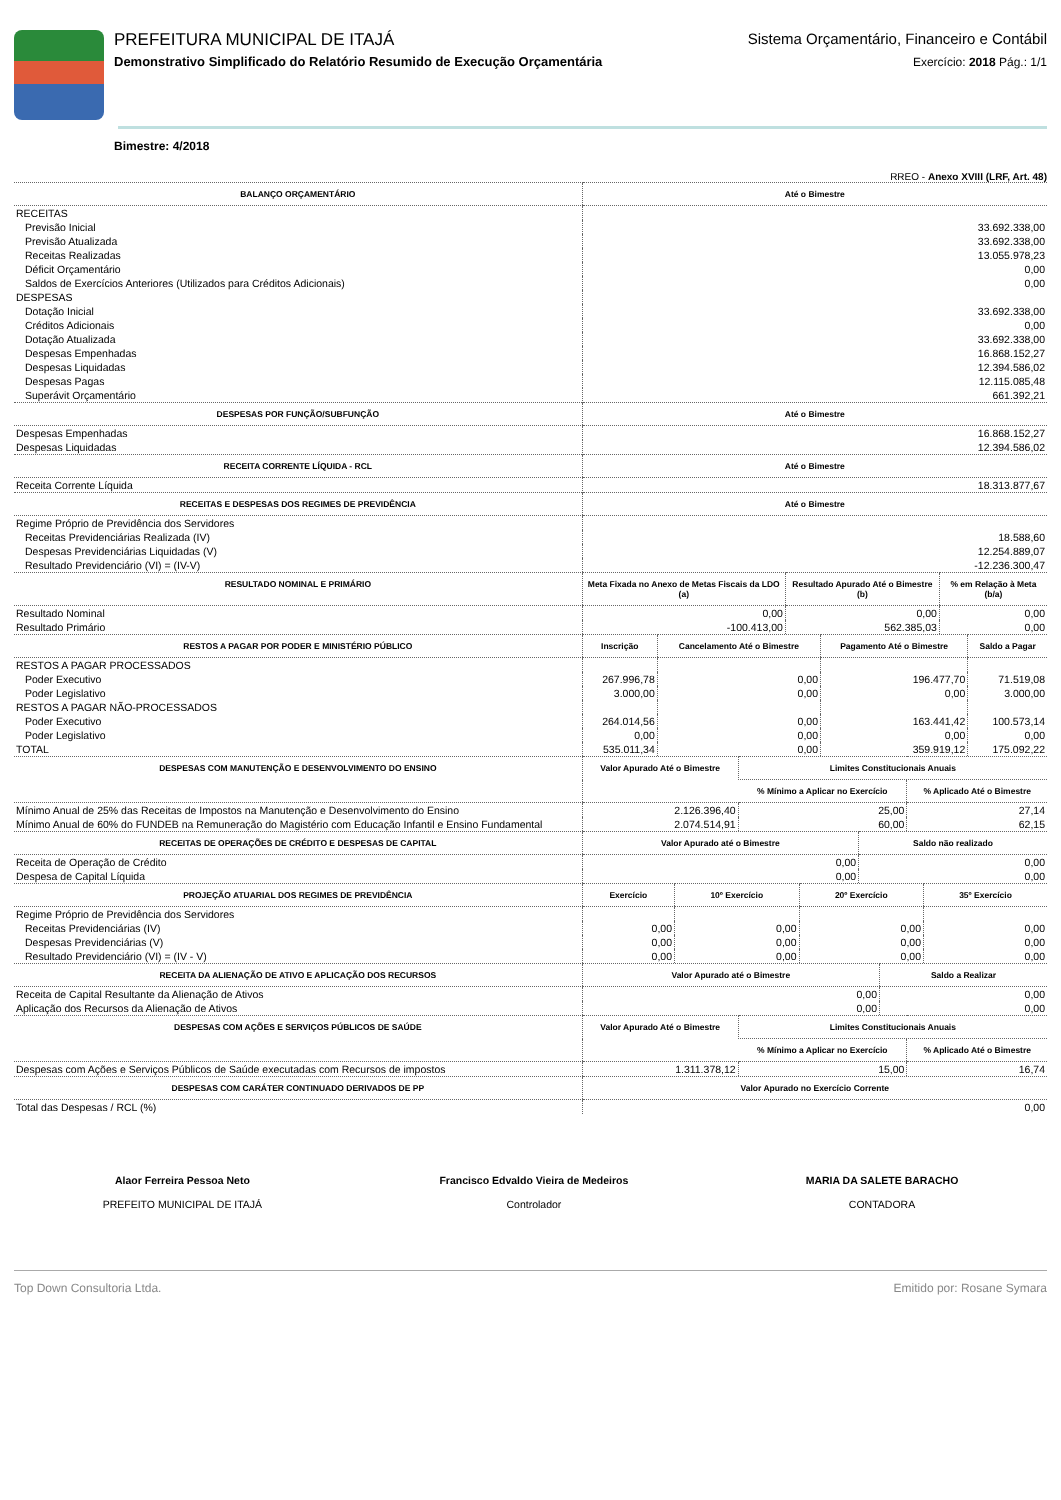PREFEITURA MUNICIPAL DE ITAJÁ
Demonstrativo Simplificado do Relatório Resumido de Execução Orçamentária
Sistema Orçamentário, Financeiro e Contábil
Exercício: 2018 Pág.: 1/1
Bimestre: 4/2018
RREO - Anexo XVIII (LRF, Art. 48)
| BALANÇO ORÇAMENTÁRIO | Até o Bimestre |
| --- | --- |
| RECEITAS | |
| Previsão Inicial | 33.692.338,00 |
| Previsão Atualizada | 33.692.338,00 |
| Receitas Realizadas | 13.055.978,23 |
| Déficit Orçamentário | 0,00 |
| Saldos de Exercícios Anteriores (Utilizados para Créditos Adicionais) | 0,00 |
| DESPESAS | |
| Dotação Inicial | 33.692.338,00 |
| Créditos Adicionais | 0,00 |
| Dotação Atualizada | 33.692.338,00 |
| Despesas Empenhadas | 16.868.152,27 |
| Despesas Liquidadas | 12.394.586,02 |
| Despesas Pagas | 12.115.085,48 |
| Superávit Orçamentário | 661.392,21 |
| DESPESAS POR FUNÇÃO/SUBFUNÇÃO | Até o Bimestre |
| Despesas Empenhadas | 16.868.152,27 |
| Despesas Liquidadas | 12.394.586,02 |
| RECEITA CORRENTE LÍQUIDA - RCL | Até o Bimestre |
| Receita Corrente Líquida | 18.313.877,67 |
| RECEITAS E DESPESAS DOS REGIMES DE PREVIDÊNCIA | Até o Bimestre |
| Regime Próprio de Previdência dos Servidores | |
| Receitas Previdenciárias Realizada (IV) | 18.588,60 |
| Despesas Previdenciárias Liquidadas (V) | 12.254.889,07 |
| Resultado Previdenciário (VI) = (IV-V) | -12.236.300,47 |
| RESULTADO NOMINAL E PRIMÁRIO | Meta Fixada no Anexo de Metas Fiscais da LDO (a) | Resultado Apurado Até o Bimestre (b) | % em Relação à Meta (b/a) |
| --- | --- | --- | --- |
| Resultado Nominal | 0,00 | 0,00 | 0,00 |
| Resultado Primário | -100.413,00 | 562.385,03 | 0,00 |
| RESTOS A PAGAR POR PODER E MINISTÉRIO PÚBLICO | Inscrição | Cancelamento Até o Bimestre | Pagamento Até o Bimestre | Saldo a Pagar |
| --- | --- | --- | --- | --- |
| RESTOS A PAGAR PROCESSADOS | | | | |
| Poder Executivo | 267.996,78 | 0,00 | 196.477,70 | 71.519,08 |
| Poder Legislativo | 3.000,00 | 0,00 | 0,00 | 3.000,00 |
| RESTOS A PAGAR NÃO-PROCESSADOS | | | | |
| Poder Executivo | 264.014,56 | 0,00 | 163.441,42 | 100.573,14 |
| Poder Legislativo | 0,00 | 0,00 | 0,00 | 0,00 |
| TOTAL | 535.011,34 | 0,00 | 359.919,12 | 175.092,22 |
| DESPESAS COM MANUTENÇÃO E DESENVOLVIMENTO DO ENSINO | Valor Apurado Até o Bimestre | Limites Constitucionais Anuais | |
| --- | --- | --- | --- |
| | | % Mínimo a Aplicar no Exercício | % Aplicado Até o Bimestre |
| Mínimo Anual de 25% das Receitas de Impostos na Manutenção e Desenvolvimento do Ensino | 2.126.396,40 | 25,00 | 27,14 |
| Mínimo Anual de 60% do FUNDEB na Remuneração do Magistério com Educação Infantil e Ensino Fundamental | 2.074.514,91 | 60,00 | 62,15 |
| RECEITAS DE OPERAÇÕES DE CRÉDITO E DESPESAS DE CAPITAL | Valor Apurado até o Bimestre | Saldo não realizado |
| --- | --- | --- |
| Receita de Operação de Crédito | 0,00 | 0,00 |
| Despesa de Capital Líquida | 0,00 | 0,00 |
| PROJEÇÃO ATUARIAL DOS REGIMES DE PREVIDÊNCIA | Exercício | 10º Exercício | 20º Exercício | 35º Exercício |
| --- | --- | --- | --- | --- |
| Regime Próprio de Previdência dos Servidores | | | | |
| Receitas Previdenciárias (IV) | 0,00 | 0,00 | 0,00 | 0,00 |
| Despesas Previdenciárias (V) | 0,00 | 0,00 | 0,00 | 0,00 |
| Resultado Previdenciário (VI) = (IV - V) | 0,00 | 0,00 | 0,00 | 0,00 |
| RECEITA DA ALIENAÇÃO DE ATIVO E APLICAÇÃO DOS RECURSOS | Valor Apurado até o Bimestre | Saldo a Realizar |
| --- | --- | --- |
| Receita de Capital Resultante da Alienação de Ativos | 0,00 | 0,00 |
| Aplicação dos Recursos da Alienação de Ativos | 0,00 | 0,00 |
| DESPESAS COM AÇÕES E SERVIÇOS PÚBLICOS DE SAÚDE | Valor Apurado Até o Bimestre | Limites Constitucionais Anuais | |
| --- | --- | --- | --- |
| | | % Mínimo a Aplicar no Exercício | % Aplicado Até o Bimestre |
| Despesas com Ações e Serviços Públicos de Saúde executadas com Recursos de impostos | 1.311.378,12 | 15,00 | 16,74 |
| DESPESAS COM CARÁTER CONTINUADO DERIVADOS DE PP | Valor Apurado no Exercício Corrente |
| --- | --- |
| Total das Despesas / RCL (%) | 0,00 |
Alaor Ferreira Pessoa Neto
PREFEITO MUNICIPAL DE ITAJÁ
Francisco Edvaldo Vieira de Medeiros
Controlador
MARIA DA SALETE BARACHO
CONTADORA
Top Down Consultoria Ltda. Emitido por: Rosane Symara